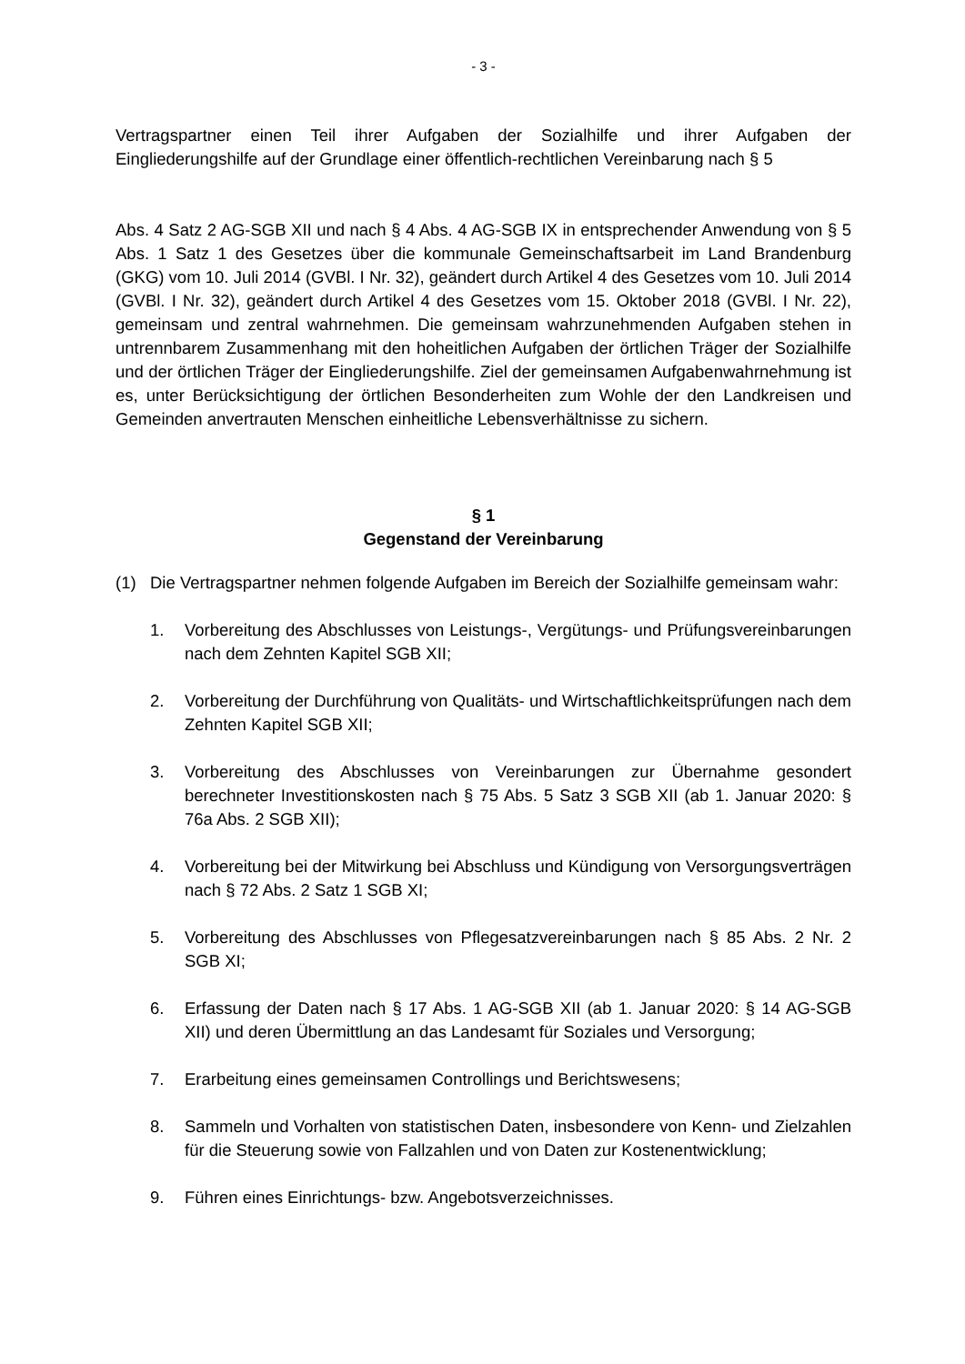- 3 -
Vertragspartner einen Teil ihrer Aufgaben der Sozialhilfe und ihrer Aufgaben der Eingliederungshilfe auf der Grundlage einer öffentlich-rechtlichen Vereinbarung nach § 5
Abs. 4 Satz 2 AG-SGB XII und nach § 4 Abs. 4 AG-SGB IX in entsprechender Anwendung von § 5 Abs. 1 Satz 1 des Gesetzes über die kommunale Gemeinschaftsarbeit im Land Brandenburg (GKG) vom 10. Juli 2014 (GVBl. I Nr. 32), geändert durch Artikel 4 des Gesetzes vom 10. Juli 2014 (GVBl. I Nr. 32), geändert durch Artikel 4 des Gesetzes vom 15. Oktober 2018 (GVBl. I Nr. 22), gemeinsam und zentral wahrnehmen. Die gemeinsam wahrzunehmenden Aufgaben stehen in untrennbarem Zusammenhang mit den hoheitlichen Aufgaben der örtlichen Träger der Sozialhilfe und der örtlichen Träger der Eingliederungshilfe. Ziel der gemeinsamen Aufgabenwahrnehmung ist es, unter Berücksichtigung der örtlichen Besonderheiten zum Wohle der den Landkreisen und Gemeinden anvertrauten Menschen einheitliche Lebensverhältnisse zu sichern.
§ 1
Gegenstand der Vereinbarung
(1) Die Vertragspartner nehmen folgende Aufgaben im Bereich der Sozialhilfe gemeinsam wahr:
1. Vorbereitung des Abschlusses von Leistungs-, Vergütungs- und Prüfungsvereinbarungen nach dem Zehnten Kapitel SGB XII;
2. Vorbereitung der Durchführung von Qualitäts- und Wirtschaftlichkeitsprüfungen nach dem Zehnten Kapitel SGB XII;
3. Vorbereitung des Abschlusses von Vereinbarungen zur Übernahme gesondert berechneter Investitionskosten nach § 75 Abs. 5 Satz 3 SGB XII (ab 1. Januar 2020: § 76a Abs. 2 SGB XII);
4. Vorbereitung bei der Mitwirkung bei Abschluss und Kündigung von Versorgungsverträgen nach § 72 Abs. 2 Satz 1 SGB XI;
5. Vorbereitung des Abschlusses von Pflegesatzvereinbarungen nach § 85 Abs. 2 Nr. 2 SGB XI;
6. Erfassung der Daten nach § 17 Abs. 1 AG-SGB XII (ab 1. Januar 2020: § 14 AG-SGB XII) und deren Übermittlung an das Landesamt für Soziales und Versorgung;
7. Erarbeitung eines gemeinsamen Controllings und Berichtswesens;
8. Sammeln und Vorhalten von statistischen Daten, insbesondere von Kenn- und Zielzahlen für die Steuerung sowie von Fallzahlen und von Daten zur Kostenentwicklung;
9. Führen eines Einrichtungs- bzw. Angebotsverzeichnisses.